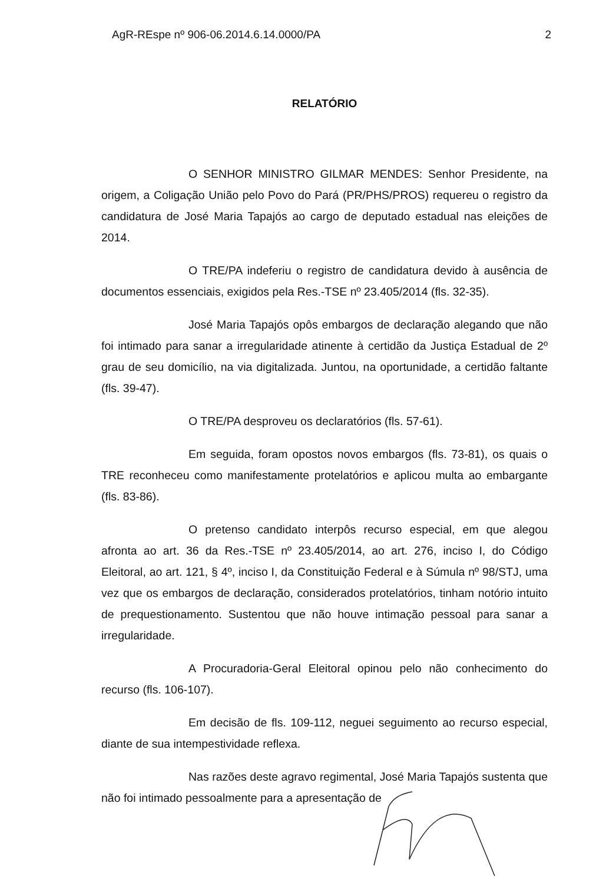AgR-REspe nº 906-06.2014.6.14.0000/PA 2
RELATÓRIO
O SENHOR MINISTRO GILMAR MENDES: Senhor Presidente, na origem, a Coligação União pelo Povo do Pará (PR/PHS/PROS) requereu o registro da candidatura de José Maria Tapajós ao cargo de deputado estadual nas eleições de 2014.
O TRE/PA indeferiu o registro de candidatura devido à ausência de documentos essenciais, exigidos pela Res.-TSE nº 23.405/2014 (fls. 32-35).
José Maria Tapajós opôs embargos de declaração alegando que não foi intimado para sanar a irregularidade atinente à certidão da Justiça Estadual de 2º grau de seu domicílio, na via digitalizada. Juntou, na oportunidade, a certidão faltante (fls. 39-47).
O TRE/PA desproveu os declaratórios (fls. 57-61).
Em seguida, foram opostos novos embargos (fls. 73-81), os quais o TRE reconheceu como manifestamente protelatórios e aplicou multa ao embargante (fls. 83-86).
O pretenso candidato interpôs recurso especial, em que alegou afronta ao art. 36 da Res.-TSE nº 23.405/2014, ao art. 276, inciso I, do Código Eleitoral, ao art. 121, § 4º, inciso I, da Constituição Federal e à Súmula nº 98/STJ, uma vez que os embargos de declaração, considerados protelatórios, tinham notório intuito de prequestionamento. Sustentou que não houve intimação pessoal para sanar a irregularidade.
A Procuradoria-Geral Eleitoral opinou pelo não conhecimento do recurso (fls. 106-107).
Em decisão de fls. 109-112, neguei seguimento ao recurso especial, diante de sua intempestividade reflexa.
Nas razões deste agravo regimental, José Maria Tapajós sustenta que não foi intimado pessoalmente para a apresentação de